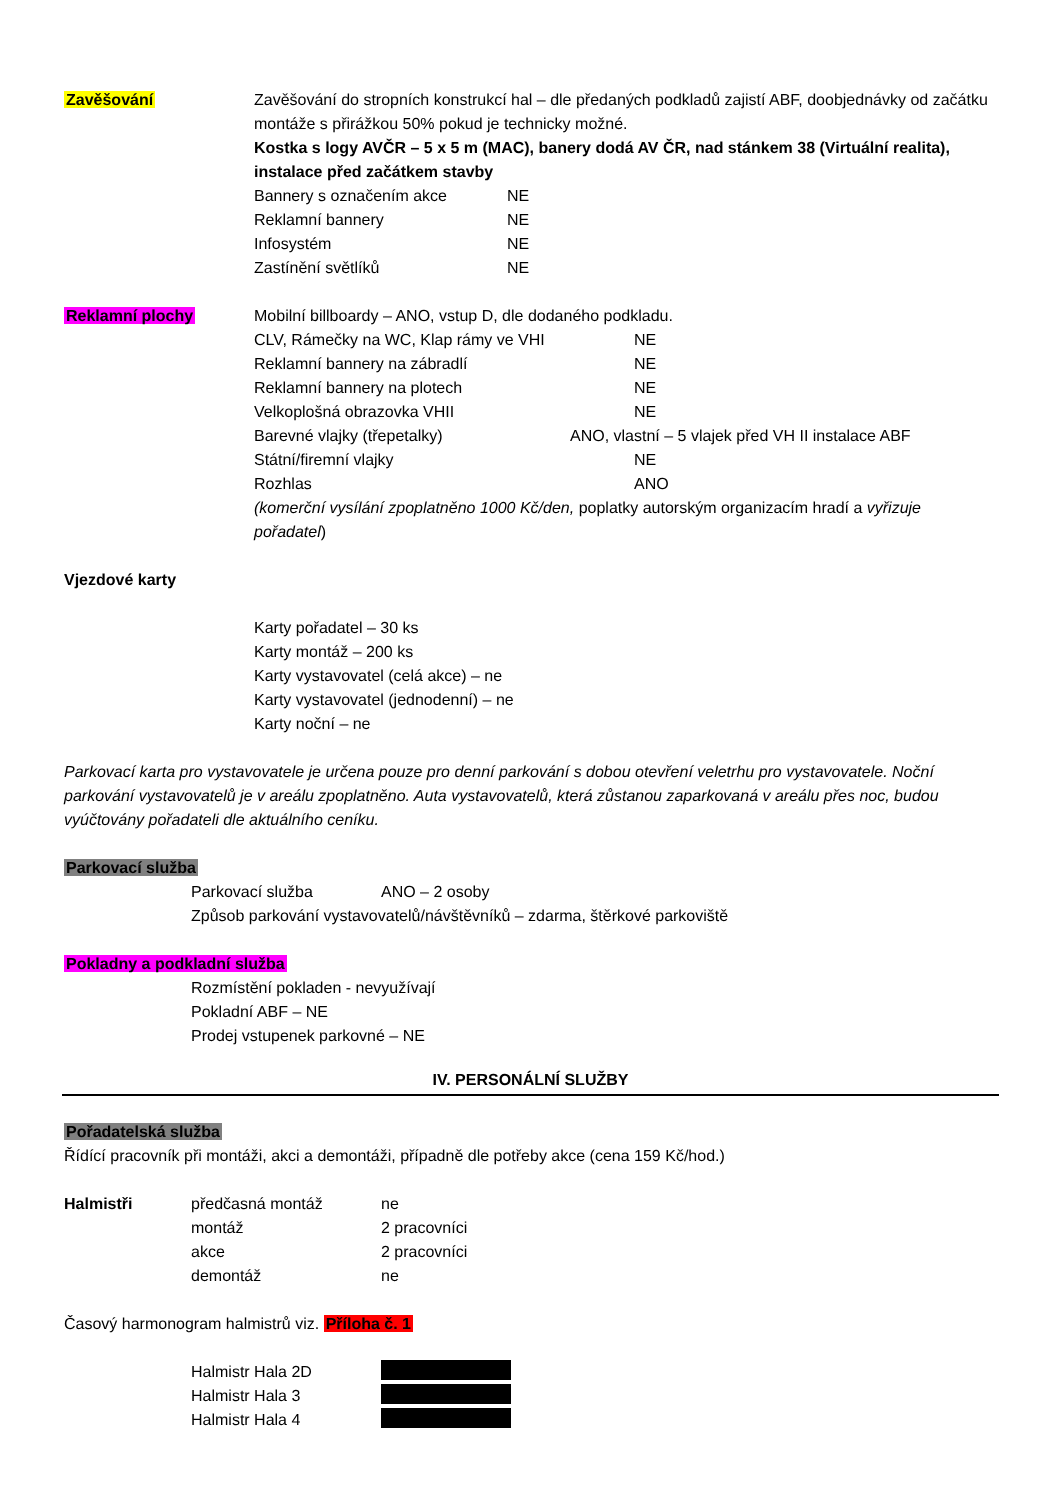Zavěšování Zavěšování do stropních konstrukcí hal – dle předaných podkladů zajistí ABF, doobjednávky od začátku montáže s přirážkou 50% pokud je technicky možné.
Kostka s logy AVČR – 5 x 5 m (MAC), banery dodá AV ČR, nad stánkem 38 (Virtuální realita), instalace před začátkem stavby
Bannery s označením akce NE
Reklamní bannery NE
Infosystém NE
Zastínění světlíků NE
Reklamní plochy Mobilní billboardy – ANO, vstup D, dle dodaného podkladu.
CLV, Rámečky na WC, Klap rámy ve VHI NE
Reklamní bannery na zábradlí NE
Reklamní bannery na plotech NE
Velkoplošná obrazovka VHII NE
Barevné vlajky (třepetalky) ANO, vlastní – 5 vlajek před VH II instalace ABF
Státní/firemní vlajky NE
Rozhlas ANO
(komerční vysílání zpoplatněno 1000 Kč/den, poplatky autorským organizacím hradí a vyřizuje pořadatel)
Vjezdové karty
Karty pořadatel – 30 ks
Karty montáž – 200 ks
Karty vystavovatel (celá akce) – ne
Karty vystavovatel (jednodenní) – ne
Karty noční – ne
Parkovací karta pro vystavovatele je určena pouze pro denní parkování s dobou otevření veletrhu pro vystavovatele. Noční parkování vystavovatelů je v areálu zpoplatněno. Auta vystavovatelů, která zůstanou zaparkovaná v areálu přes noc, budou vyúčtovány pořadateli dle aktuálního ceníku.
Parkovací služba
Parkovací služba ANO – 2 osoby
Způsob parkování vystavovatelů/návštěvníků – zdarma, štěrkové parkoviště
Pokladny a podkladní služba
Rozmístění pokladen - nevyužívají
Pokladní ABF – NE
Prodej vstupenek parkovné – NE
IV. PERSONÁLNÍ SLUŽBY
Pořadatelská služba
Řídící pracovník při montáži, akci a demontáži, případně dle potřeby akce (cena 159 Kč/hod.)
Halmistři předčasná montáž ne
montáž 2 pracovníci
akce 2 pracovníci
demontáž ne
Časový harmonogram halmistrů viz. Příloha č. 1
Halmistr Hala 2D
Halmistr Hala 3
Halmistr Hala 4